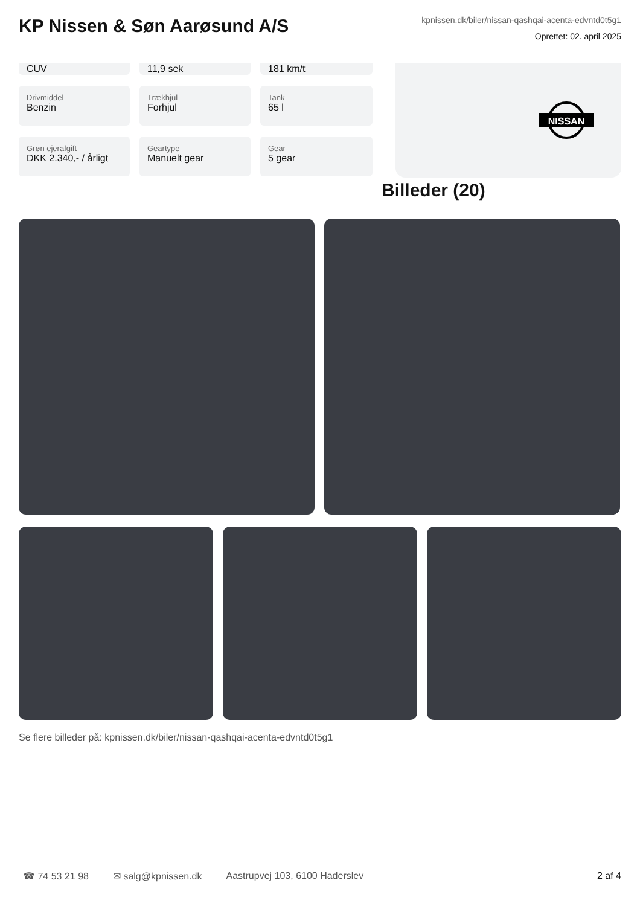KP Nissen & Søn Aarøsund A/S
kpnissen.dk/biler/nissan-qashqai-acenta-edvntd0t5g1
Oprettet: 02. april 2025
CUV
11,9 sek
181 km/t
Drivmiddel
Benzin
Trækhjul
Forhjul
Tank
65 l
Grøn ejerafgift
DKK 2.340,- / årligt
Geartype
Manuelt gear
Gear
5 gear
NISSAN
Billeder (20)
Se flere billeder på: kpnissen.dk/biler/nissan-qashqai-acenta-edvntd0t5g1
☎ 74 53 21 98 ✉ salg@kpnissen.dk Aastrupvej 103, 6100 Haderslev 2 af 4